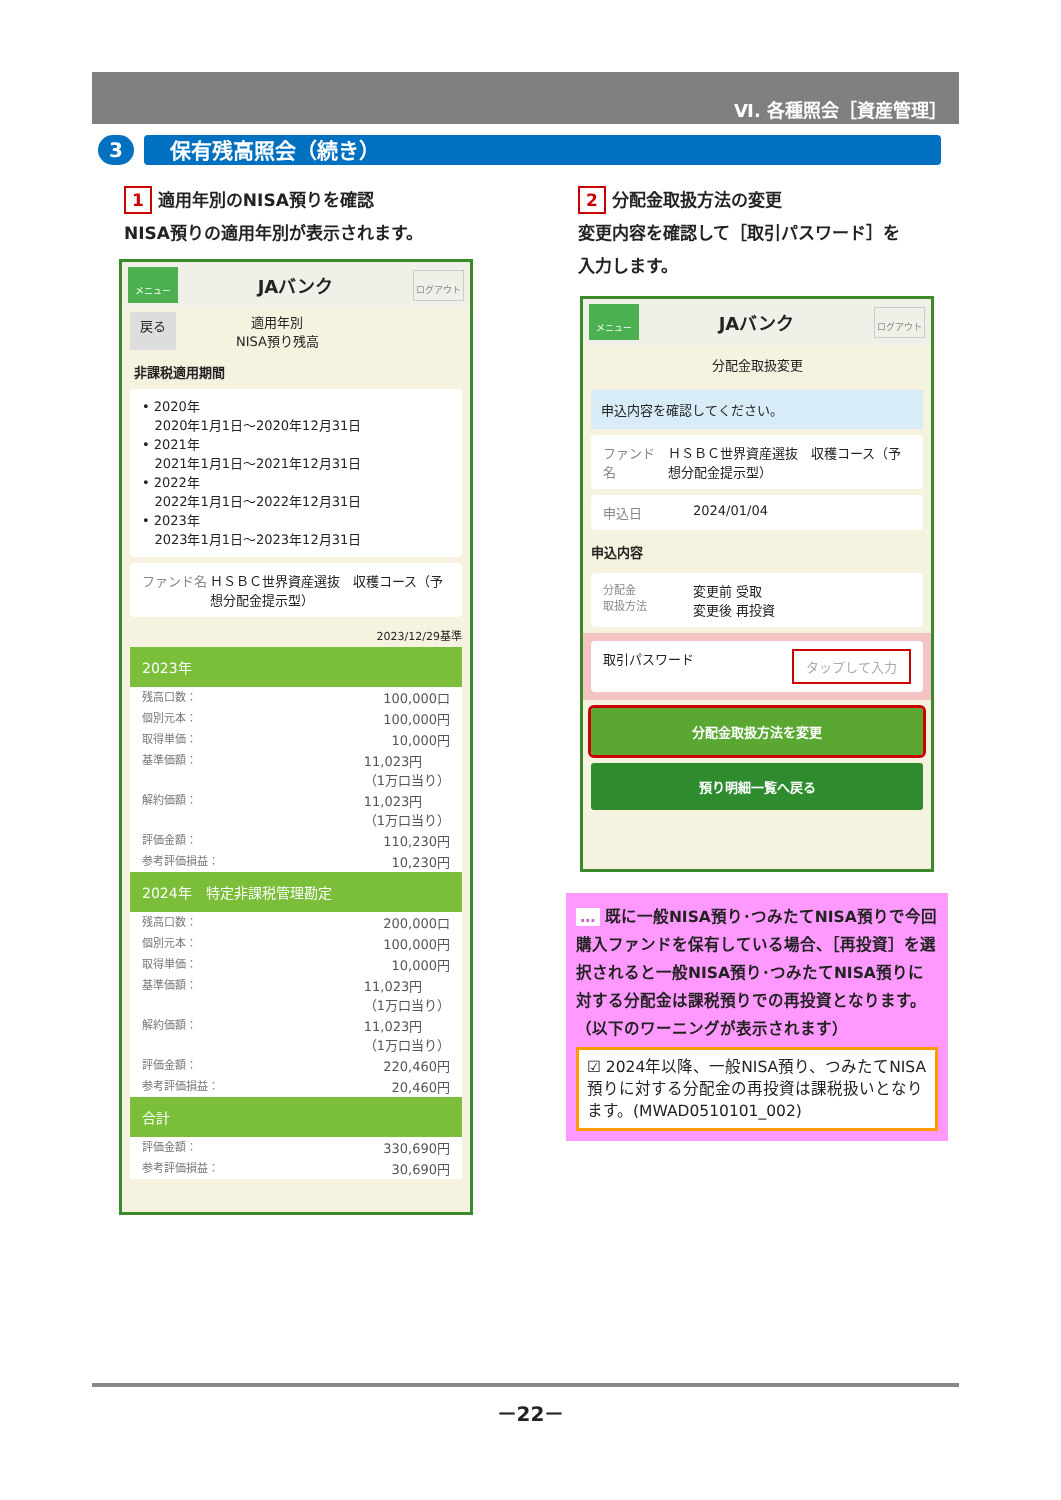Ⅵ. 各種照会［資産管理］
3 保有残高照会（続き）
1 適用年別のNISA預りを確認
NISA預りの適用年別が表示されます。
2 分配金取扱方法の変更
変更内容を確認して［取引パスワード］を
入力します。
メニュー
JAバンク
ログアウト
戻る 適用年別
NISA預り残高
非課税適用期間
• 2020年
2020年1月1日～2020年12月31日
• 2021年
2021年1月1日～2021年12月31日
• 2022年
2022年1月1日～2022年12月31日
• 2023年
2023年1月1日～2023年12月31日
ファンド名 ＨＳＢＣ世界資産選抜　収穫コース（予想分配金提示型）
2023/12/29基準
2023年
残高口数： 100,000口
個別元本： 100,000円
取得単価： 10,000円
基準価額： 11,023円
（1万口当り）
解約価額： 11,023円
（1万口当り）
評価金額： 110,230円
参考評価損益： 10,230円
2024年　特定非課税管理勘定
残高口数： 200,000口
個別元本： 100,000円
取得単価： 10,000円
基準価額： 11,023円
（1万口当り）
解約価額： 11,023円
（1万口当り）
評価金額： 220,460円
参考評価損益： 20,460円
合計
評価金額： 330,690円
参考評価損益： 30,690円
メニュー
JAバンク
ログアウト
分配金取扱変更
申込内容を確認してください。
ファンド名 ＨＳＢＣ世界資産選抜　収穫コース（予想分配金提示型）
申込日 2024/01/04
申込内容
分配金
取扱方法 変更前 受取
変更後 再投資
取引パスワード タップして入力
分配金取扱方法を変更
預り明細一覧へ戻る
… 既に一般NISA預り･つみたてNISA預りで今回購入ファンドを保有している場合、［再投資］を選択されると一般NISA預り･つみたてNISA預りに対する分配金は課税預りでの再投資となります。（以下のワーニングが表示されます）
☑ 2024年以降、一般NISA預り、つみたてNISA預りに対する分配金の再投資は課税扱いとなります。(MWAD0510101_002)
－22－